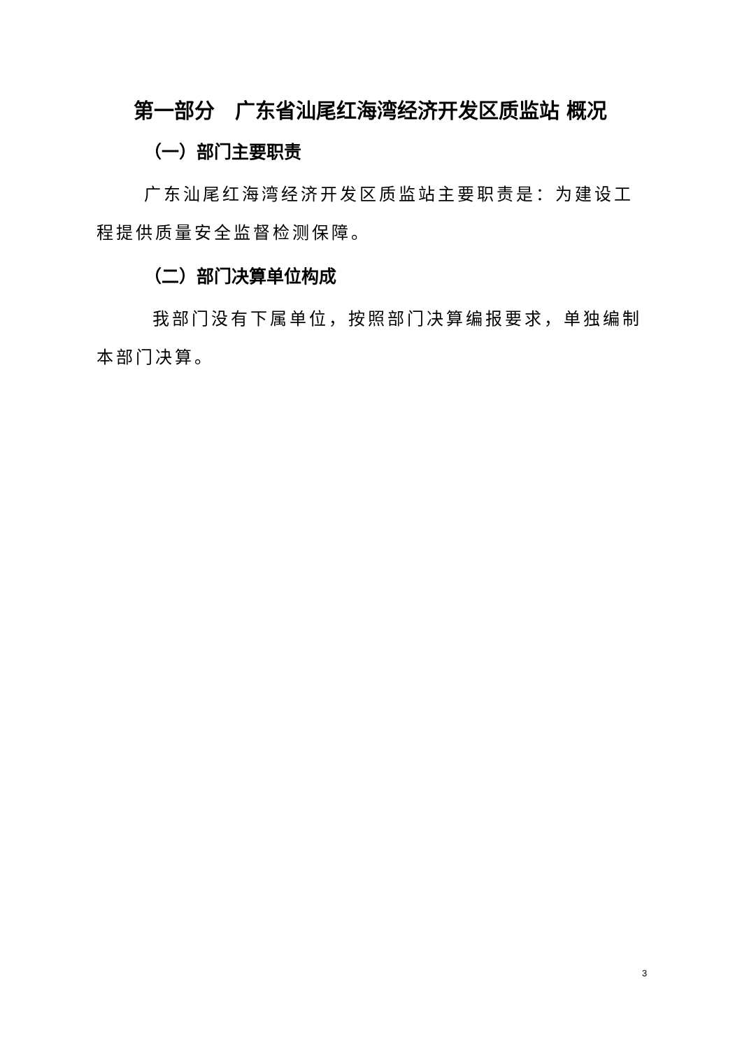第一部分　广东省汕尾红海湾经济开发区质监站 概况
（一）部门主要职责
广东汕尾红海湾经济开发区质监站主要职责是：为建设工程提供质量安全监督检测保障。
（二）部门决算单位构成
我部门没有下属单位，按照部门决算编报要求，单独编制本部门决算。
3